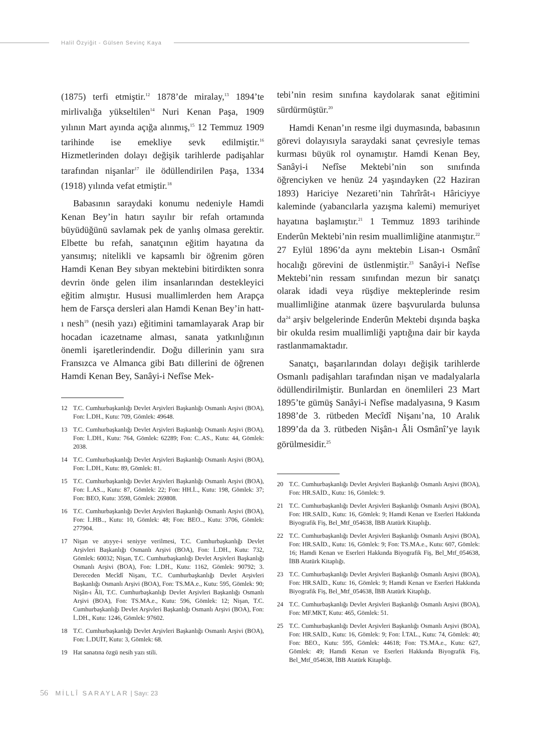Halil Özyiğit - Gülsen Sevinç Kaya
(1875) terfi etmiştir.<sup>12</sup> 1878’de miralay,<sup>13</sup> 1894’te mirlivalığa yükseltilen<sup>14</sup> Nuri Kenan Paşa, 1909 yılının Mart ayında açığa alınmış,<sup>15</sup> 12 Temmuz 1909 tarihinde ise emekliye sevk edilmiştir.<sup>16</sup> Hizmetlerinden dolayı değişik tarihlerde padişahlar tarafından nişanlar<sup>17</sup> ile ödüllendirilen Paşa, 1334 (1918) yılında vefat etmiştir.<sup>18</sup>
Babasının saraydaki konumu nedeniyle Hamdi Kenan Bey’in hatırı sayılır bir refah ortamında büyüdüğünü savlamak pek de yanlış olmasa gerektir. Elbette bu refah, sanatçının eğitim hayatına da yansımış; nitelikli ve kapsamlı bir öğrenim gören Hamdi Kenan Bey sıbyan mektebini bitirdikten sonra devrin önde gelen ilim insanlarından destekleyici eğitim almıştır. Hususi muallimlerden hem Arapça hem de Farsça dersleri alan Hamdi Kenan Bey’in hatt-ı nesh<sup>19</sup> (nesih yazı) eğitimini tamamlayarak Arap bir hocadan icazetname alması, sanata yatkınlığının önemli işaretlerindendir. Doğu dillerinin yanı sıra Fransızca ve Almanca gibi Batı dillerini de öğrenen Hamdi Kenan Bey, Sanâyi-i Nefîse Mek-
12 T.C. Cumhurbaşkanlığı Devlet Arşivleri Başkanlığı Osmanlı Arşivi (BOA), Fon: İ..DH., Kutu: 709, Gömlek: 49648.
13 T.C. Cumhurbaşkanlığı Devlet Arşivleri Başkanlığı Osmanlı Arşivi (BOA), Fon: İ..DH., Kutu: 764, Gömlek: 62289; Fon: C..AS., Kutu: 44, Gömlek: 2038.
14 T.C. Cumhurbaşkanlığı Devlet Arşivleri Başkanlığı Osmanlı Arşivi (BOA), Fon: İ..DH., Kutu: 89, Gömlek: 81.
15 T.C. Cumhurbaşkanlığı Devlet Arşivleri Başkanlığı Osmanlı Arşivi (BOA), Fon: İ..AS.., Kutu: 87, Gömlek: 22; Fon: HH.İ.., Kutu: 198, Gömlek: 37; Fon: BEO, Kutu: 3598, Gömlek: 269808.
16 T.C. Cumhurbaşkanlığı Devlet Arşivleri Başkanlığı Osmanlı Arşivi (BOA), Fon: İ..HB.., Kutu: 10, Gömlek: 48; Fon: BEO.., Kutu: 3706, Gömlek: 277904.
17 Nişan ve atıyye-i seniyye verilmesi, T.C. Cumhurbaşkanlığı Devlet Arşivleri Başkanlığı Osmanlı Arşivi (BOA), Fon: İ..DH., Kutu: 732, Gömlek: 60032; Nişan, T.C. Cumhurbaşkanlığı Devlet Arşivleri Başkanlığı Osmanlı Arşivi (BOA), Fon: İ..DH., Kutu: 1162, Gömlek: 90792; 3. Dereceden Mecîdî Nişanı, T.C. Cumhurbaşkanlığı Devlet Arşivleri Başkanlığı Osmanlı Arşivi (BOA), Fon: TS.MA.e., Kutu: 595, Gömlek: 90; Nişân-ı Âli, T.C. Cumhurbaşkanlığı Devlet Arşivleri Başkanlığı Osmanlı Arşivi (BOA), Fon: TS.MA.e., Kutu: 596, Gömlek: 12; Nişan, T.C. Cumhurbaşkanlığı Devlet Arşivleri Başkanlığı Osmanlı Arşivi (BOA), Fon: İ..DH., Kutu: 1246, Gömlek: 97602.
18 T.C. Cumhurbaşkanlığı Devlet Arşivleri Başkanlığı Osmanlı Arşivi (BOA), Fon: İ..DUİT, Kutu: 3, Gömlek: 68.
19 Hat sanatına özgü nesih yazı stili.
tebi’nin resim sınıfına kaydolarak sanat eğitimini sürdürmüştür.<sup>20</sup>
Hamdi Kenan’ın resme ilgi duymasında, babasının görevi dolayısıyla saraydaki sanat çevresiyle temas kurması büyük rol oynamıştır. Hamdi Kenan Bey, Sanâyi-i Nefîse Mektebi’nin son sınıfında öğrenciyken ve henüz 24 yaşındayken (22 Haziran 1893) Hariciye Nezareti’nin Tahrîrât-ı Hâriciyye kaleminde (yabancılarla yazışma kalemi) memuriyet hayatına başlamıştır.<sup>21</sup> 1 Temmuz 1893 tarihinde Enderûn Mektebi’nin resim muallimliğine atanmıştır.<sup>22</sup> 27 Eylül 1896’da aynı mektebin Lisan-ı Osmânî hocalığı görevini de üstlenmiştir.<sup>23</sup> Sanâyi-i Nefîse Mektebi’nin ressam sınıfından mezun bir sanatçı olarak idadi veya rüşdiye mekteplerinde resim muallimliğine atanmak üzere başvurularda bulunsa da<sup>24</sup> arşiv belgelerinde Enderûn Mektebi dışında başka bir okulda resim muallimliği yaptığına dair bir kayda rastlanmamaktadır.
Sanatçı, başarılarından dolayı değişik tarihlerde Osmanlı padişahları tarafından nişan ve madalyalarla ödüllendirilmiştir. Bunlardan en önemlileri 23 Mart 1895’te gümüş Sanâyi-i Nefîse madalyasına, 9 Kasım 1898’de 3. rütbeden Mecîdî Nişanı’na, 10 Aralık 1899’da da 3. rütbeden Nişân-ı Âli Osmânî’ye layık görülmesidir.<sup>25</sup>
20 T.C. Cumhurbaşkanlığı Devlet Arşivleri Başkanlığı Osmanlı Arşivi (BOA), Fon: HR.SAİD., Kutu: 16, Gömlek: 9.
21 T.C. Cumhurbaşkanlığı Devlet Arşivleri Başkanlığı Osmanlı Arşivi (BOA), Fon: HR.SAİD., Kutu: 16, Gömlek: 9; Hamdi Kenan ve Eserleri Hakkında Biyografik Fiş, Bel_Mtf_054638, İBB Atatürk Kitaplığı.
22 T.C. Cumhurbaşkanlığı Devlet Arşivleri Başkanlığı Osmanlı Arşivi (BOA), Fon: HR.SAİD., Kutu: 16, Gömlek: 9; Fon: TS.MA.e., Kutu: 607, Gömlek: 16; Hamdi Kenan ve Eserleri Hakkında Biyografik Fiş, Bel_Mtf_054638, İBB Atatürk Kitaplığı.
23 T.C. Cumhurbaşkanlığı Devlet Arşivleri Başkanlığı Osmanlı Arşivi (BOA), Fon: HR.SAİD., Kutu: 16, Gömlek: 9; Hamdi Kenan ve Eserleri Hakkında Biyografik Fiş, Bel_Mtf_054638, İBB Atatürk Kitaplığı.
24 T.C. Cumhurbaşkanlığı Devlet Arşivleri Başkanlığı Osmanlı Arşivi (BOA), Fon: MF.MKT, Kutu: 465, Gömlek: 51.
25 T.C. Cumhurbaşkanlığı Devlet Arşivleri Başkanlığı Osmanlı Arşivi (BOA), Fon: HR.SAİD., Kutu: 16, Gömlek: 9; Fon: İ.TAL., Kutu: 74, Gömlek: 40; Fon: BEO., Kutu: 595, Gömlek: 44618; Fon: TS.MA.e., Kutu: 627, Gömlek: 49; Hamdi Kenan ve Eserleri Hakkında Biyografik Fiş, Bel_Mtf_054638, İBB Atatürk Kitaplığı.
56 MİLLÎ SARAYLAR | Sayı: 23